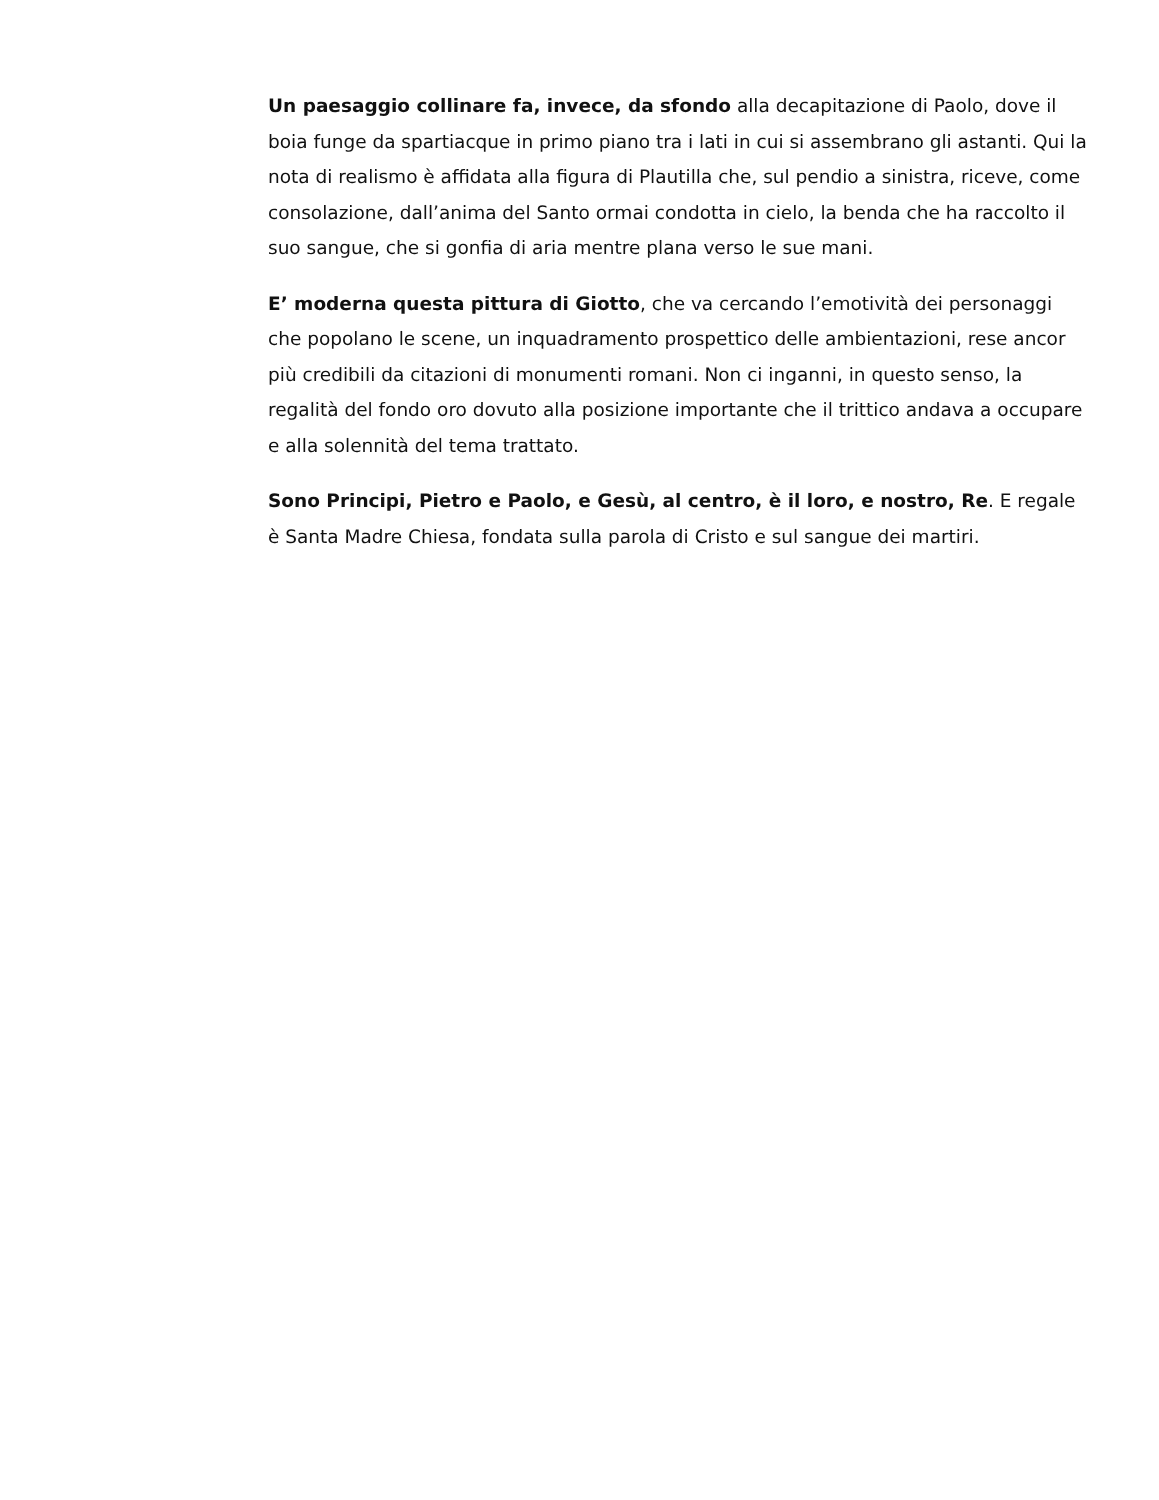Un paesaggio collinare fa, invece, da sfondo alla decapitazione di Paolo, dove il boia funge da spartiacque in primo piano tra i lati in cui si assembrano gli astanti. Qui la nota di realismo è affidata alla figura di Plautilla che, sul pendio a sinistra, riceve, come consolazione, dall’anima del Santo ormai condotta in cielo, la benda che ha raccolto il suo sangue, che si gonfia di aria mentre plana verso le sue mani.
E’ moderna questa pittura di Giotto, che va cercando l’emotività dei personaggi che popolano le scene, un inquadramento prospettico delle ambientazioni, rese ancor più credibili da citazioni di monumenti romani. Non ci inganni, in questo senso, la regalità del fondo oro dovuto alla posizione importante che il trittico andava a occupare e alla solennità del tema trattato.
Sono Principi, Pietro e Paolo, e Gesù, al centro, è il loro, e nostro, Re. E regale è Santa Madre Chiesa, fondata sulla parola di Cristo e sul sangue dei martiri.